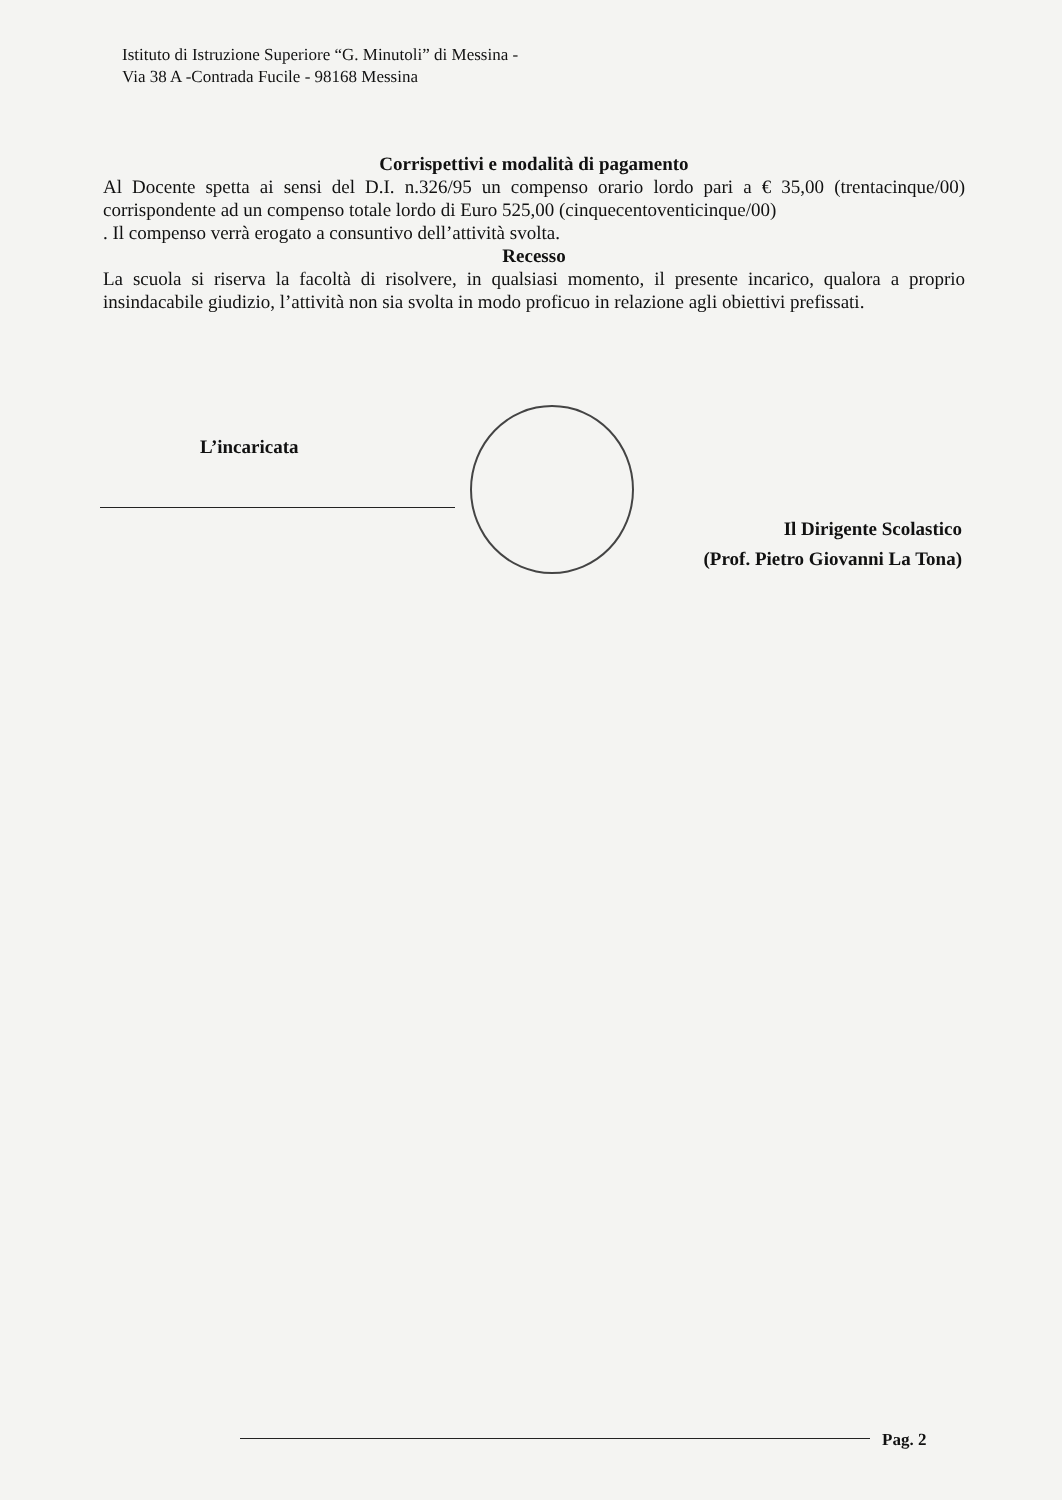Istituto di Istruzione Superiore “G. Minutoli” di Messina -
Via 38 A -Contrada Fucile - 98168 Messina
Corrispettivi e modalità di pagamento
Al Docente spetta ai sensi del D.I. n.326/95 un compenso orario lordo pari a € 35,00 (trentacinque/00) corrispondente ad un compenso totale lordo di Euro 525,00 (cinquecentoventicinque/00)
. Il compenso verrà erogato a consuntivo dell’attività svolta.
Recesso
La scuola si riserva la facoltà di risolvere, in qualsiasi momento, il presente incarico, qualora a proprio insindacabile giudizio, l’attività non sia svolta in modo proficuo in relazione agli obiettivi prefissati.
L’incaricata
Il Dirigente Scolastico
(Prof. Pietro Giovanni La Tona)
Pag. 2